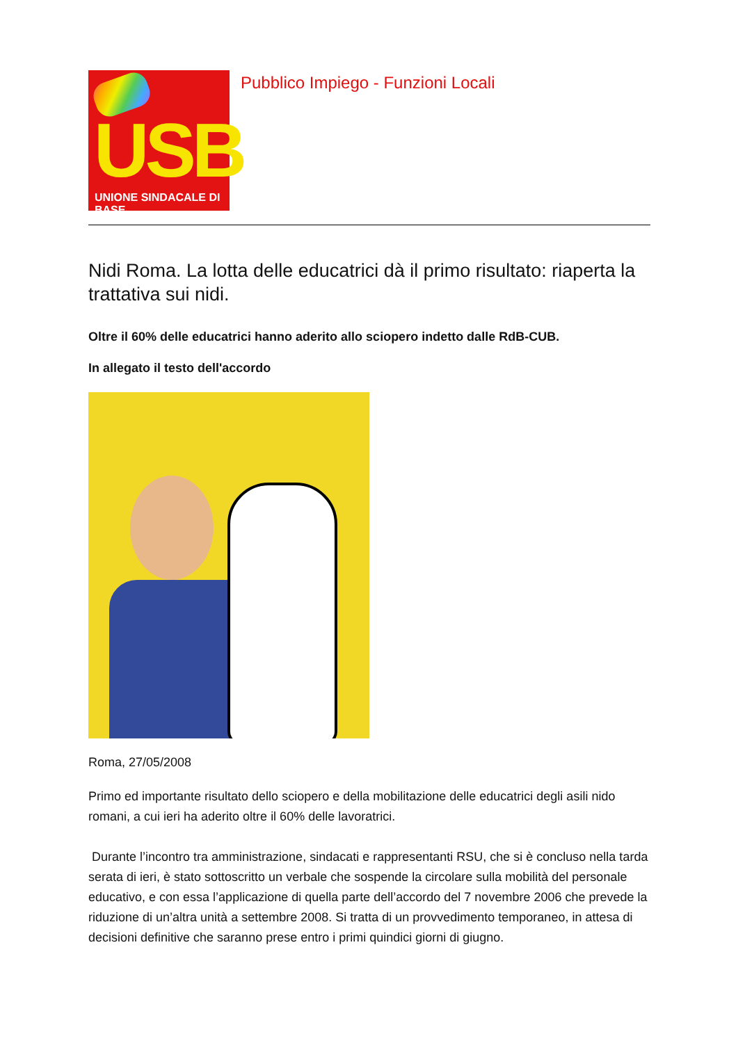USB UNIONE SINDACALE DI BASE
Pubblico Impiego - Funzioni Locali
Nidi Roma. La lotta delle educatrici dà il primo risultato: riaperta la trattativa sui nidi.
Oltre il 60% delle educatrici hanno aderito allo sciopero indetto dalle RdB-CUB.
In allegato il testo dell'accordo
Roma, 27/05/2008
Primo ed importante risultato dello sciopero e della mobilitazione delle educatrici degli asili nido romani, a cui ieri ha aderito oltre il 60% delle lavoratrici.
Durante l’incontro tra amministrazione, sindacati e rappresentanti RSU, che si è concluso nella tarda serata di ieri, è stato sottoscritto un verbale che sospende la circolare sulla mobilità del personale educativo, e con essa l’applicazione di quella parte dell’accordo del 7 novembre 2006 che prevede la riduzione di un’altra unità a settembre 2008. Si tratta di un provvedimento temporaneo, in attesa di decisioni definitive che saranno prese entro i primi quindici giorni di giugno.